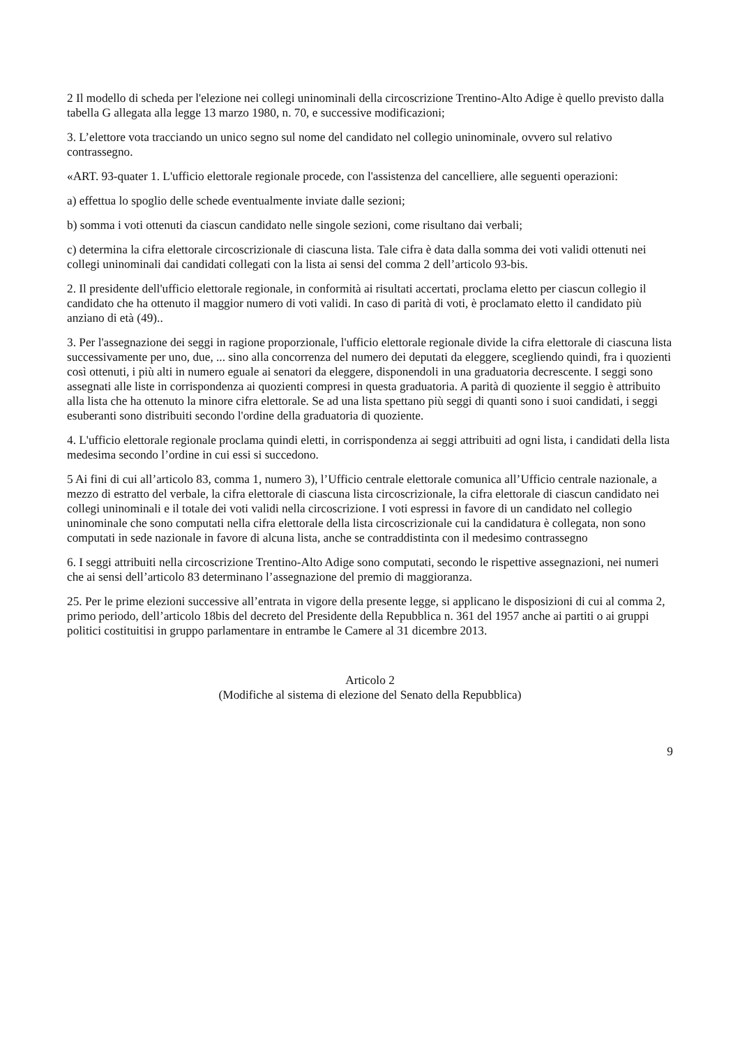2 Il modello di scheda per l'elezione nei collegi uninominali della circoscrizione Trentino-Alto Adige è quello previsto dalla tabella G allegata alla legge 13 marzo 1980, n. 70, e successive modificazioni;
3. L’elettore vota tracciando un unico segno sul nome del candidato nel collegio uninominale, ovvero sul relativo contrassegno.
«ART. 93-quater 1. L'ufficio elettorale regionale procede, con l'assistenza del cancelliere, alle seguenti operazioni:
a) effettua lo spoglio delle schede eventualmente inviate dalle sezioni;
b) somma i voti ottenuti da ciascun candidato nelle singole sezioni, come risultano dai verbali;
c) determina la cifra elettorale circoscrizionale di ciascuna lista. Tale cifra è data dalla somma dei voti validi ottenuti nei collegi uninominali dai candidati collegati con la lista ai sensi del comma 2 dell’articolo 93-bis.
2. Il presidente dell'ufficio elettorale regionale, in conformità ai risultati accertati, proclama eletto per ciascun collegio il candidato che ha ottenuto il maggior numero di voti validi. In caso di parità di voti, è proclamato eletto il candidato più anziano di età (49)..
3. Per l'assegnazione dei seggi in ragione proporzionale, l'ufficio elettorale regionale divide la cifra elettorale di ciascuna lista successivamente per uno, due, ... sino alla concorrenza del numero dei deputati da eleggere, scegliendo quindi, fra i quozienti così ottenuti, i più alti in numero eguale ai senatori da eleggere, disponendoli in una graduatoria decrescente. I seggi sono assegnati alle liste in corrispondenza ai quozienti compresi in questa graduatoria. A parità di quoziente il seggio è attribuito alla lista che ha ottenuto la minore cifra elettorale. Se ad una lista spettano più seggi di quanti sono i suoi candidati, i seggi esuberanti sono distribuiti secondo l'ordine della graduatoria di quoziente.
4. L'ufficio elettorale regionale proclama quindi eletti, in corrispondenza ai seggi attribuiti ad ogni lista, i candidati della lista medesima secondo l’ordine in cui essi si succedono.
5 Ai fini di cui all’articolo 83, comma 1, numero 3), l’Ufficio centrale elettorale comunica all’Ufficio centrale nazionale, a mezzo di estratto del verbale, la cifra elettorale di ciascuna lista circoscrizionale, la cifra elettorale di ciascun candidato nei collegi uninominali e il totale dei voti validi nella circoscrizione. I voti espressi in favore di un candidato nel collegio uninominale che sono computati nella cifra elettorale della lista circoscrizionale cui la candidatura è collegata, non sono computati in sede nazionale in favore di alcuna lista, anche se contraddistinta con il medesimo contrassegno
6. I seggi attribuiti nella circoscrizione Trentino-Alto Adige sono computati, secondo le rispettive assegnazioni, nei numeri che ai sensi dell’articolo 83 determinano l’assegnazione del premio di maggioranza.
25. Per le prime elezioni successive all’entrata in vigore della presente legge, si applicano le disposizioni di cui al comma 2, primo periodo, dell’articolo 18bis del decreto del Presidente della Repubblica n. 361 del 1957 anche ai partiti o ai gruppi politici costituitisi in gruppo parlamentare in entrambe le Camere al 31 dicembre 2013.
Articolo 2
(Modifiche al sistema di elezione del Senato della Repubblica)
9